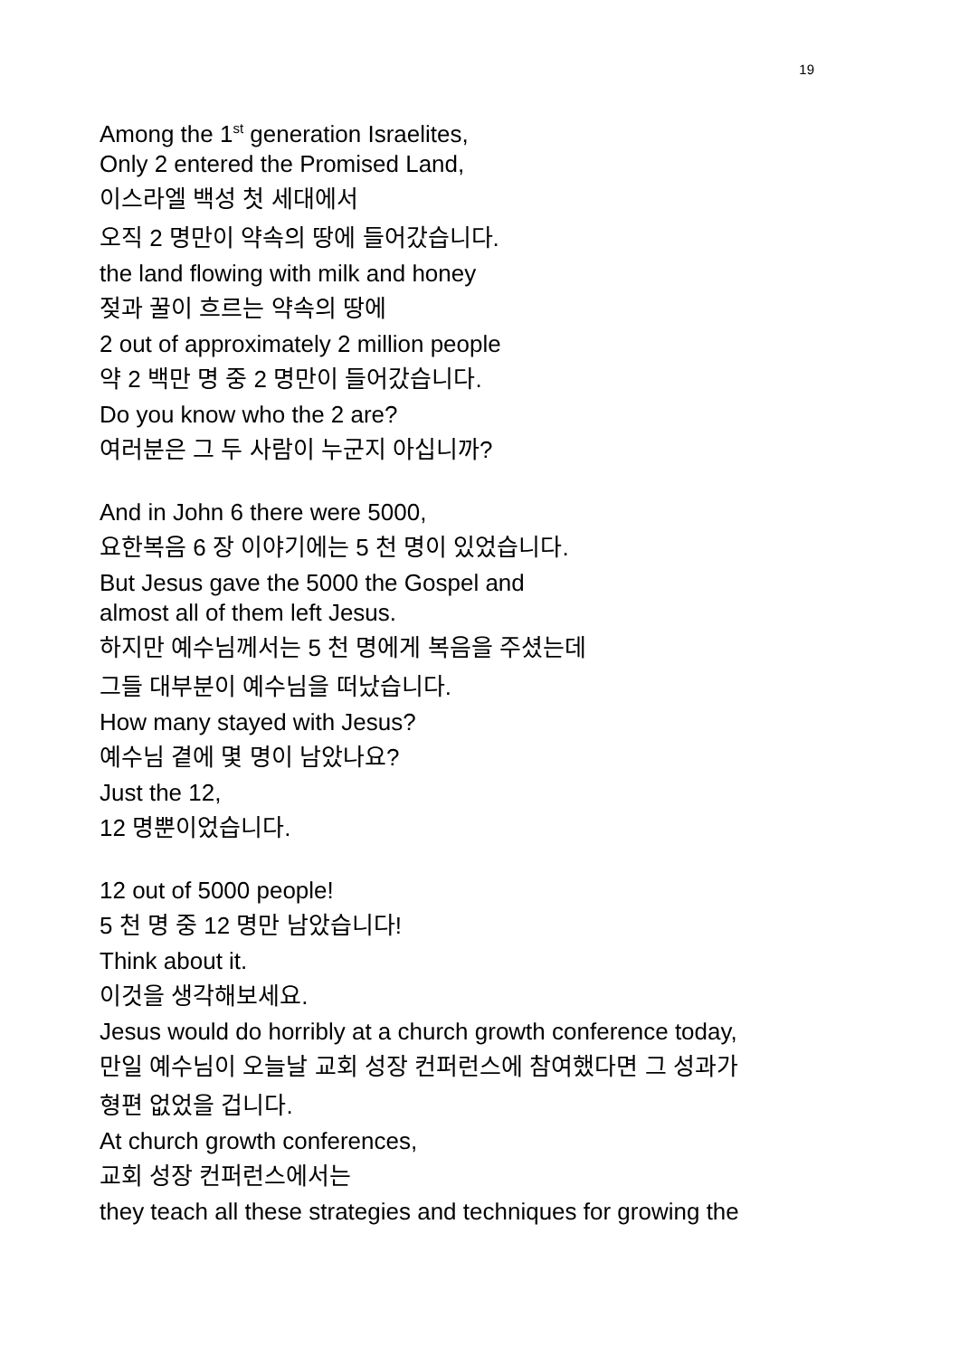19
Among the 1<sup>st</sup> generation Israelites,
Only 2 entered the Promised Land,
이스라엘 백성 첫 세대에서
오직 2 명만이 약속의 땅에 들어갔습니다.
the land flowing with milk and honey
젖과 꿀이 흐르는 약속의 땅에
2 out of approximately 2 million people
약 2 백만 명 중 2 명만이 들어갔습니다.
Do you know who the 2 are?
여러분은 그 두 사람이 누군지 아십니까?
And in John 6 there were 5000,
요한복음 6 장 이야기에는 5 천 명이 있었습니다.
But Jesus gave the 5000 the Gospel and
almost all of them left Jesus.
하지만 예수님께서는 5 천 명에게 복음을 주셨는데
그들 대부분이 예수님을 떠났습니다.
How many stayed with Jesus?
예수님 곁에 몇 명이 남았나요?
Just the 12,
12 명뿐이었습니다.
12 out of 5000 people!
5 천 명 중 12 명만 남았습니다!
Think about it.
이것을 생각해보세요.
Jesus would do horribly at a church growth conference today,
만일 예수님이 오늘날 교회 성장 컨퍼런스에 참여했다면 그 성과가
형편 없었을 겁니다.
At church growth conferences,
교회 성장 컨퍼런스에서는
they teach all these strategies and techniques for growing the